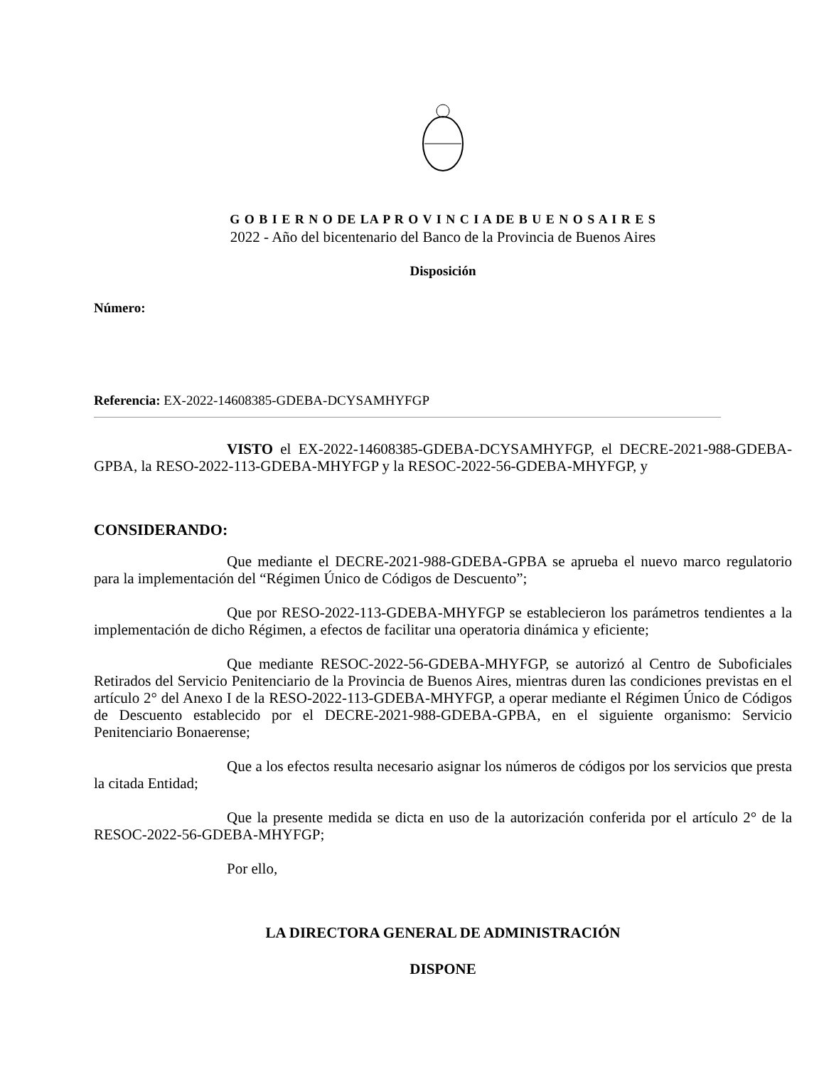G O B I E R N O DE LA P R O V I N C I A DE B U E N O S A I R E S
2022 - Año del bicentenario del Banco de la Provincia de Buenos Aires
Disposición
Número:
Referencia: EX-2022-14608385-GDEBA-DCYSAMHYFGP
VISTO el EX-2022-14608385-GDEBA-DCYSAMHYFGP, el DECRE-2021-988-GDEBA-GPBA, la RESO-2022-113-GDEBA-MHYFGP y la RESOC-2022-56-GDEBA-MHYFGP, y
CONSIDERANDO:
Que mediante el DECRE-2021-988-GDEBA-GPBA se aprueba el nuevo marco regulatorio para la implementación del “Régimen Único de Códigos de Descuento”;
Que por RESO-2022-113-GDEBA-MHYFGP se establecieron los parámetros tendientes a la implementación de dicho Régimen, a efectos de facilitar una operatoria dinámica y eficiente;
Que mediante RESOC-2022-56-GDEBA-MHYFGP, se autorizó al Centro de Suboficiales Retirados del Servicio Penitenciario de la Provincia de Buenos Aires, mientras duren las condiciones previstas en el artículo 2° del Anexo I de la RESO-2022-113-GDEBA-MHYFGP, a operar mediante el Régimen Único de Códigos de Descuento establecido por el DECRE-2021-988-GDEBA-GPBA, en el siguiente organismo: Servicio Penitenciario Bonaerense;
Que a los efectos resulta necesario asignar los números de códigos por los servicios que presta la citada Entidad;
Que la presente medida se dicta en uso de la autorización conferida por el artículo 2° de la RESOC-2022-56-GDEBA-MHYFGP;
Por ello,
LA DIRECTORA GENERAL DE ADMINISTRACIÓN
DISPONE